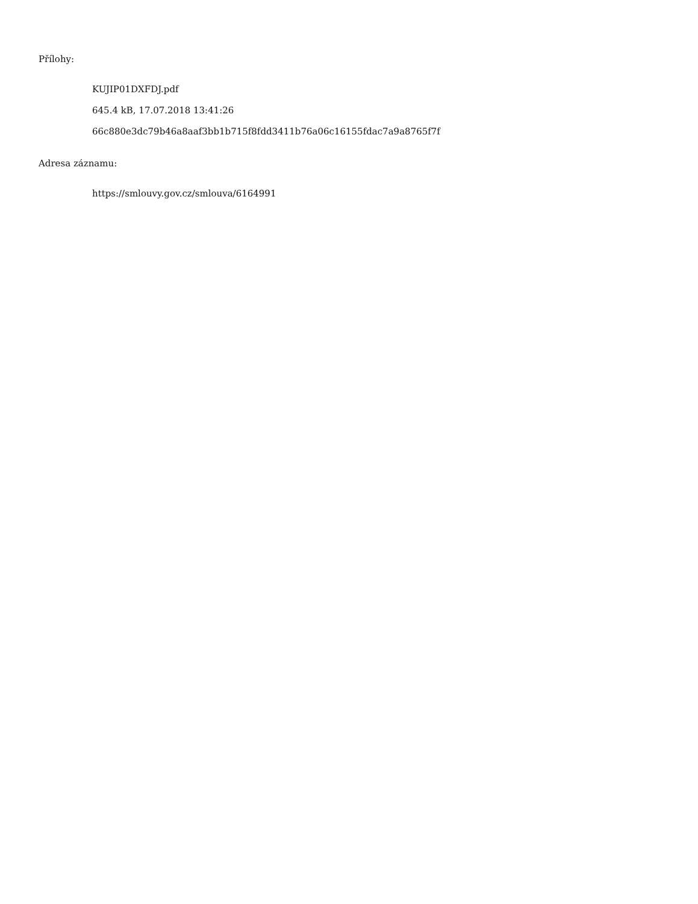Přílohy:
KUJIP01DXFDJ.pdf
645.4 kB, 17.07.2018 13:41:26
66c880e3dc79b46a8aaf3bb1b715f8fdd3411b76a06c16155fdac7a9a8765f7f
Adresa záznamu:
https://smlouvy.gov.cz/smlouva/6164991